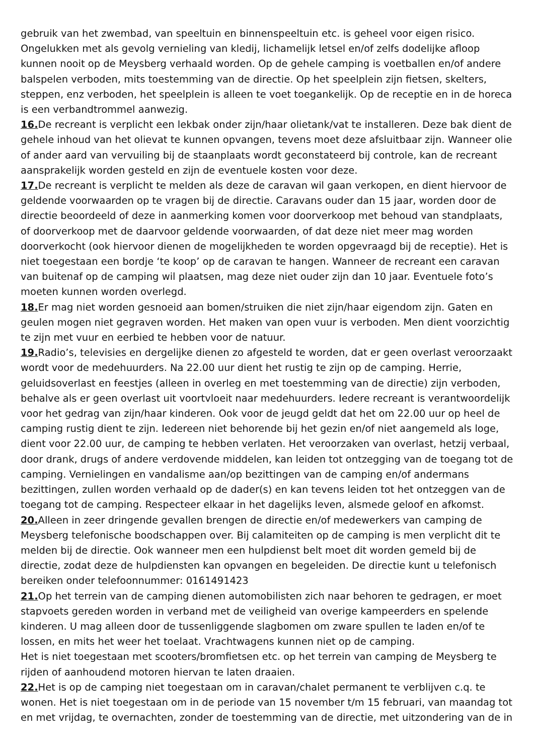gebruik van het zwembad, van speeltuin en binnenspeeltuin etc. is geheel voor eigen risico. Ongelukken met als gevolg vernieling van kledij, lichamelijk letsel en/of zelfs dodelijke afloop kunnen nooit op de Meysberg verhaald worden. Op de gehele camping is voetballen en/of andere balspelen verboden, mits toestemming van de directie. Op het speelplein zijn fietsen, skelters, steppen, enz verboden, het speelplein is alleen te voet toegankelijk. Op de receptie en in de horeca is een verbandtrommel aanwezig.
16. De recreant is verplicht een lekbak onder zijn/haar olietank/vat te installeren. Deze bak dient de gehele inhoud van het olievat te kunnen opvangen, tevens moet deze afsluitbaar zijn. Wanneer olie of ander aard van vervuiling bij de staanplaats wordt geconstateerd bij controle, kan de recreant aansprakelijk worden gesteld en zijn de eventuele kosten voor deze.
17. De recreant is verplicht te melden als deze de caravan wil gaan verkopen, en dient hiervoor de geldende voorwaarden op te vragen bij de directie. Caravans ouder dan 15 jaar, worden door de directie beoordeeld of deze in aanmerking komen voor doorverkoop met behoud van standplaats, of doorverkoop met de daarvoor geldende voorwaarden, of dat deze niet meer mag worden doorverkocht (ook hiervoor dienen de mogelijkheden te worden opgevraagd bij de receptie). Het is niet toegestaan een bordje ‘te koop’ op de caravan te hangen. Wanneer de recreant een caravan van buitenaf op de camping wil plaatsen, mag deze niet ouder zijn dan 10 jaar. Eventuele foto’s moeten kunnen worden overlegd.
18. Er mag niet worden gesnoeid aan bomen/struiken die niet zijn/haar eigendom zijn. Gaten en geulen mogen niet gegraven worden. Het maken van open vuur is verboden. Men dient voorzichtig te zijn met vuur en eerbied te hebben voor de natuur.
19. Radio’s, televisies en dergelijke dienen zo afgesteld te worden, dat er geen overlast veroorzaakt wordt voor de medehuurders. Na 22.00 uur dient het rustig te zijn op de camping. Herrie, geluidsoverlast en feestjes (alleen in overleg en met toestemming van de directie) zijn verboden, behalve als er geen overlast uit voortvloeit naar medehuurders. Iedere recreant is verantwoordelijk voor het gedrag van zijn/haar kinderen. Ook voor de jeugd geldt dat het om 22.00 uur op heel de camping rustig dient te zijn. Iedereen niet behorende bij het gezin en/of niet aangemeld als loge, dient voor 22.00 uur, de camping te hebben verlaten. Het veroorzaken van overlast, hetzij verbaal, door drank, drugs of andere verdovende middelen, kan leiden tot ontzegging van de toegang tot de camping. Vernielingen en vandalisme aan/op bezittingen van de camping en/of andermans bezittingen, zullen worden verhaald op de dader(s) en kan tevens leiden tot het ontzeggen van de toegang tot de camping. Respecteer elkaar in het dagelijks leven, alsmede geloof en afkomst.
20. Alleen in zeer dringende gevallen brengen de directie en/of medewerkers van camping de Meysberg telefonische boodschappen over. Bij calamiteiten op de camping is men verplicht dit te melden bij de directie. Ook wanneer men een hulpdienst belt moet dit worden gemeld bij de directie, zodat deze de hulpdiensten kan opvangen en begeleiden. De directie kunt u telefonisch bereiken onder telefoonnummer: 0161491423
21. Op het terrein van de camping dienen automobilisten zich naar behoren te gedragen, er moet stapvoets gereden worden in verband met de veiligheid van overige kampeerders en spelende kinderen. U mag alleen door de tussenliggende slagbomen om zware spullen te laden en/of te lossen, en mits het weer het toelaat. Vrachtwagens kunnen niet op de camping.
Het is niet toegestaan met scooters/bromfietsen etc. op het terrein van camping de Meysberg te rijden of aanhoudend motoren hiervan te laten draaien.
22. Het is op de camping niet toegestaan om in caravan/chalet permanent te verblijven c.q. te wonen. Het is niet toegestaan om in de periode van 15 november t/m 15 februari, van maandag tot en met vrijdag, te overnachten, zonder de toestemming van de directie, met uitzondering van de in